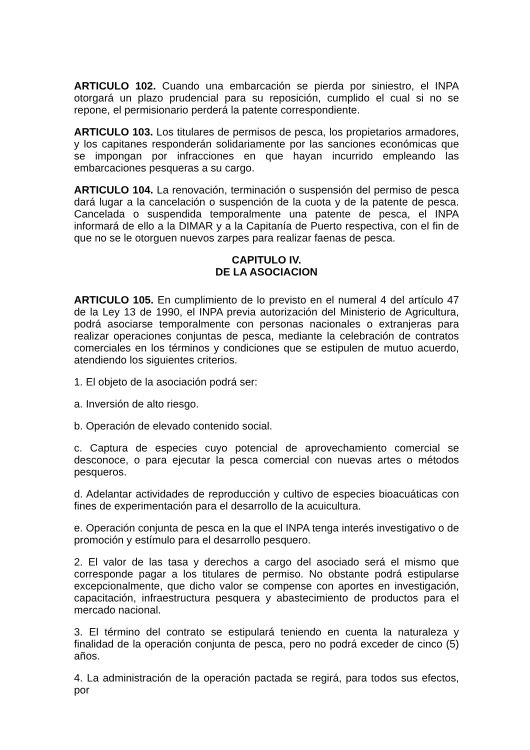ARTICULO 102. Cuando una embarcación se pierda por siniestro, el INPA otorgará un plazo prudencial para su reposición, cumplido el cual si no se repone, el permisionario perderá la patente correspondiente.
ARTICULO 103. Los titulares de permisos de pesca, los propietarios armadores, y los capitanes responderán solidariamente por las sanciones económicas que se impongan por infracciones en que hayan incurrido empleando las embarcaciones pesqueras a su cargo.
ARTICULO 104. La renovación, terminación o suspensión del permiso de pesca dará lugar a la cancelación o suspención de la cuota y de la patente de pesca. Cancelada o suspendida temporalmente una patente de pesca, el INPA informará de ello a la DIMAR y a la Capitanía de Puerto respectiva, con el fin de que no se le otorguen nuevos zarpes para realizar faenas de pesca.
CAPITULO IV.
DE LA ASOCIACION
ARTICULO 105. En cumplimiento de lo previsto en el numeral 4 del artículo 47 de la Ley 13 de 1990, el INPA previa autorización del Ministerio de Agricultura, podrá asociarse temporalmente con personas nacionales o extranjeras para realizar operaciones conjuntas de pesca, mediante la celebración de contratos comerciales en los términos y condiciones que se estipulen de mutuo acuerdo, atendiendo los siguientes criterios.
1. El objeto de la asociación podrá ser:
a. Inversión de alto riesgo.
b. Operación de elevado contenido social.
c. Captura de especies cuyo potencial de aprovechamiento comercial se desconoce, o para ejecutar la pesca comercial con nuevas artes o métodos pesqueros.
d. Adelantar actividades de reproducción y cultivo de especies bioacuáticas con fines de experimentación para el desarrollo de la acuicultura.
e. Operación conjunta de pesca en la que el INPA tenga interés investigativo o de promoción y estímulo para el desarrollo pesquero.
2. El valor de las tasa y derechos a cargo del asociado será el mismo que corresponde pagar a los titulares de permiso. No obstante podrá estipularse excepcionalmente, que dicho valor se compense con aportes en investigación, capacitación, infraestructura pesquera y abastecimiento de productos para el mercado nacional.
3. El término del contrato se estipulará teniendo en cuenta la naturaleza y finalidad de la operación conjunta de pesca, pero no podrá exceder de cinco (5) años.
4. La administración de la operación pactada se regirá, para todos sus efectos, por